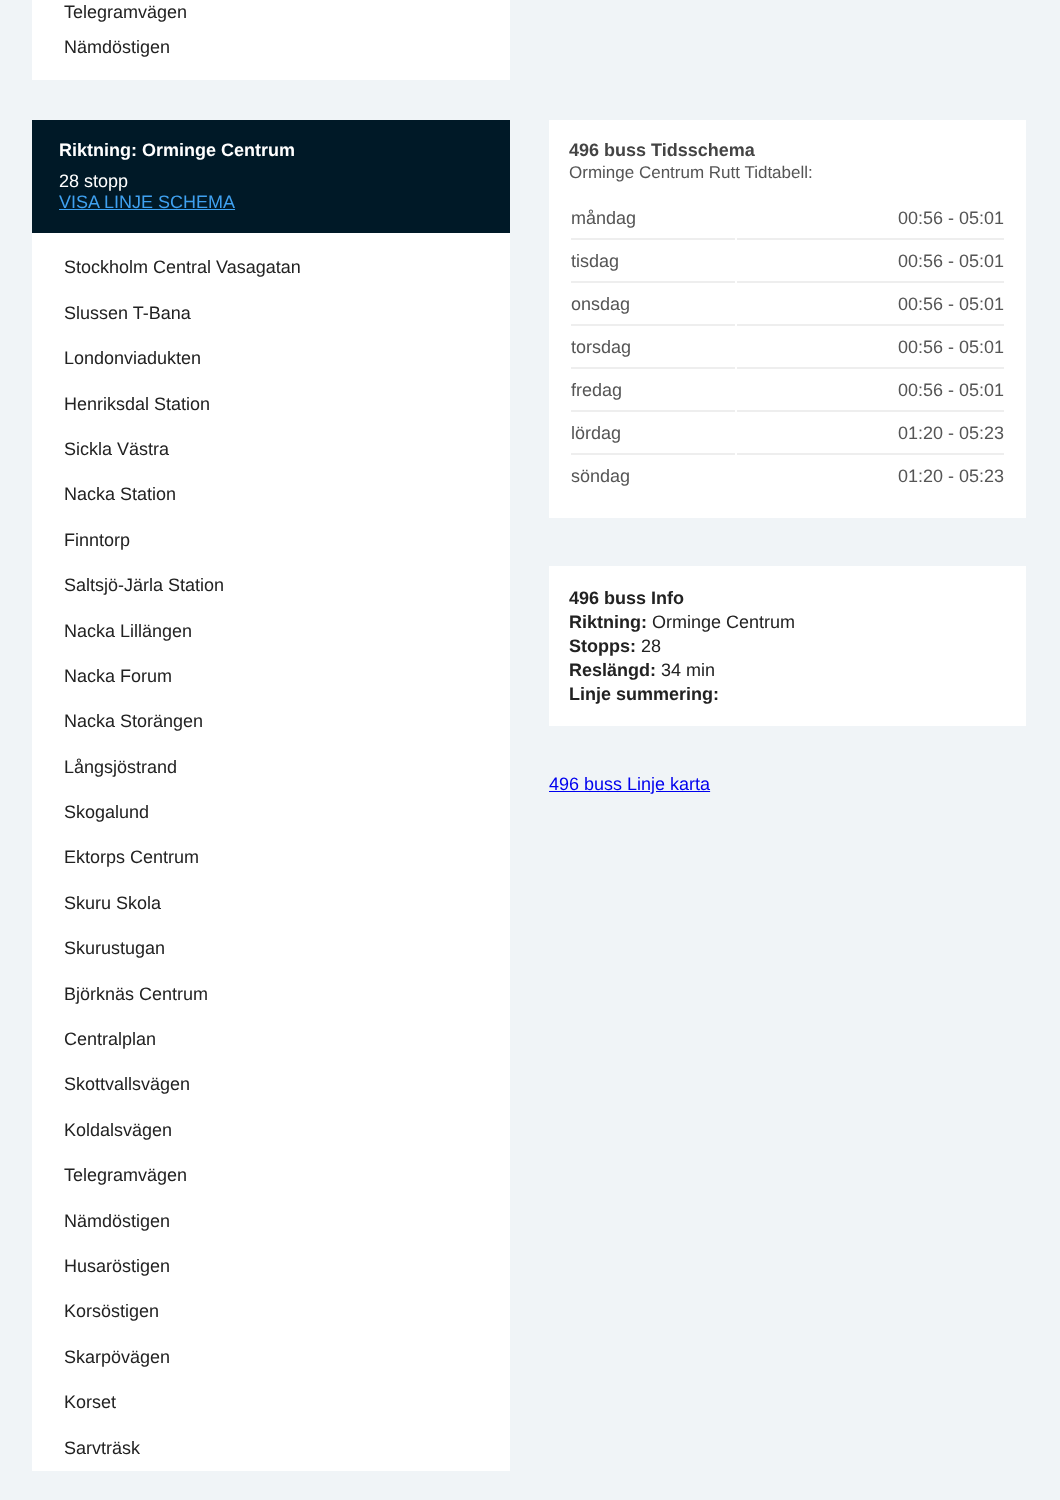Telegramvägen
Nämdöstigen
Riktning: Orminge Centrum
28 stopp
VISA LINJE SCHEMA
Stockholm Central Vasagatan
Slussen T-Bana
Londonviadukten
Henriksdal Station
Sickla Västra
Nacka Station
Finntorp
Saltsjö-Järla Station
Nacka Lillängen
Nacka Forum
Nacka Storängen
Långsjöstrand
Skogalund
Ektorps Centrum
Skuru Skola
Skurustugan
Björknäs Centrum
Centralplan
Skottvallsvägen
Koldalsvägen
Telegramvägen
Nämdöstigen
Husaröstigen
Korsöstigen
Skarpövägen
Korset
Sarvträsk
496 buss Tidsschema
Orminge Centrum Rutt Tidtabell:
| måndag | 00:56 - 05:01 |
| tisdag | 00:56 - 05:01 |
| onsdag | 00:56 - 05:01 |
| torsdag | 00:56 - 05:01 |
| fredag | 00:56 - 05:01 |
| lördag | 01:20 - 05:23 |
| söndag | 01:20 - 05:23 |
496 buss Info
Riktning: Orminge Centrum
Stopps: 28
Reslängd: 34 min
Linje summering:
496 buss Linje karta